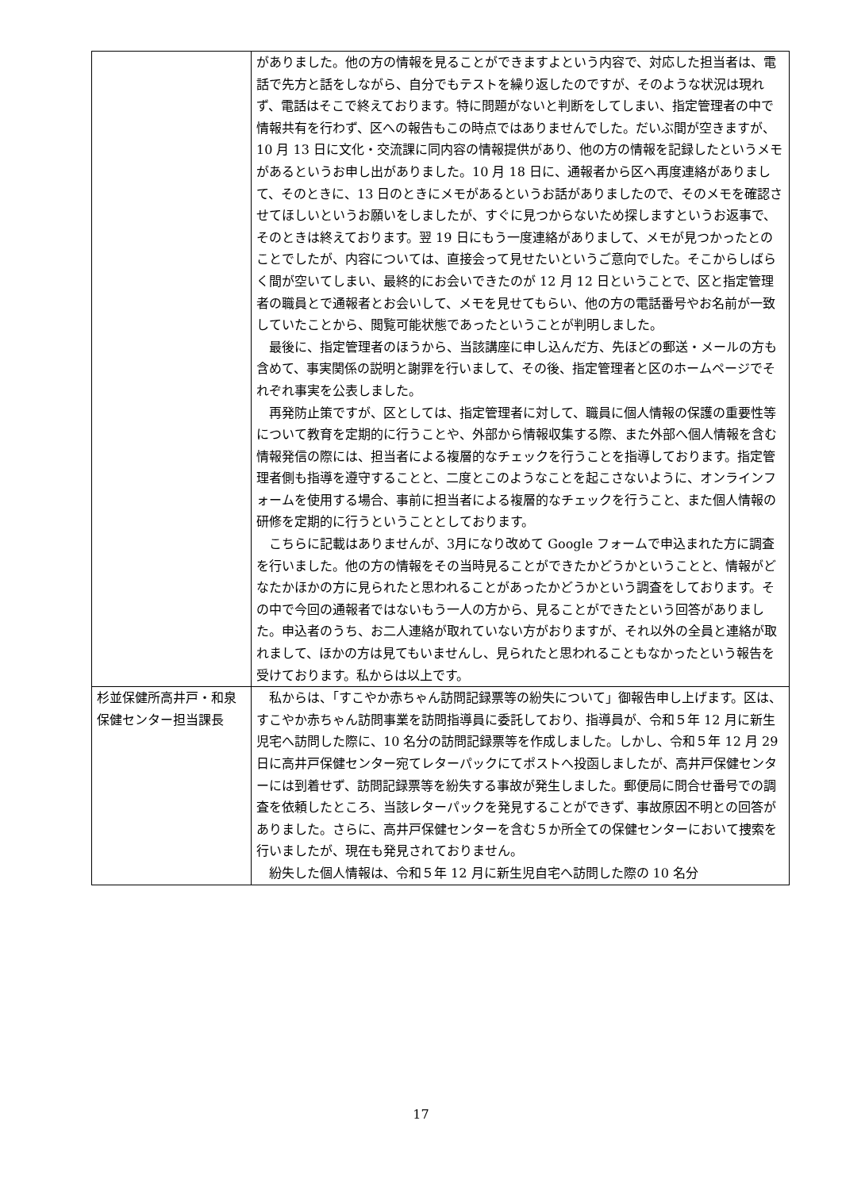| | がありました。他の方の情報を見ることができますよという内容で、対応した担当者は、電話で先方と話をしながら、自分でもテストを繰り返したのですが、そのような状況は現れず、電話はそこで終えております。特に問題がないと判断をしてしまい、指定管理者の中で情報共有を行わず、区への報告もこの時点ではありませんでした。だいぶ間が空きますが、10 月 13 日に文化・交流課に同内容の情報提供があり、他の方の情報を記録したというメモがあるというお申し出がありました。10 月 18 日に、通報者から区へ再度連絡がありまして、そのときに、13 日のときにメモがあるというお話がありましたので、そのメモを確認させてほしいというお願いをしましたが、すぐに見つからないため探しますというお返事で、そのときは終えております。翌 19 日にもう一度連絡がありまして、メモが見つかったとのことでしたが、内容については、直接会って見せたいというご意向でした。そこからしばらく間が空いてしまい、最終的にお会いできたのが 12 月 12 日ということで、区と指定管理者の職員とで通報者とお会いして、メモを見せてもらい、他の方の電話番号やお名前が一致していたことから、閲覧可能状態であったということが判明しました。 最後に、指定管理者のほうから、当該講座に申し込んだ方、先ほどの郵送・メールの方も含めて、事実関係の説明と謝罪を行いまして、その後、指定管理者と区のホームページでそれぞれ事実を公表しました。 再発防止策ですが、区としては、指定管理者に対して、職員に個人情報の保護の重要性等について教育を定期的に行うことや、外部から情報収集する際、また外部へ個人情報を含む情報発信の際には、担当者による複層的なチェックを行うことを指導しております。指定管理者側も指導を遵守することと、二度とこのようなことを起こさないように、オンラインフォームを使用する場合、事前に担当者による複層的なチェックを行うこと、また個人情報の研修を定期的に行うということとしております。 こちらに記載はありませんが、3月になり改めて Google フォームで申込まれた方に調査を行いました。他の方の情報をその当時見ることができたかどうかということと、情報がどなたかほかの方に見られたと思われることがあったかどうかという調査をしております。その中で今回の通報者ではないもう一人の方から、見ることができたという回答がありました。申込者のうち、お二人連絡が取れていない方がおりますが、それ以外の全員と連絡が取れまして、ほかの方は見てもいませんし、見られたと思われることもなかったという報告を受けております。私からは以上です。 |
| 杉並保健所高井戸・和泉保健センター担当課長 | 私からは、「すこやか赤ちゃん訪問記録票等の紛失について」御報告申し上げます。区は、すこやか赤ちゃん訪問事業を訪問指導員に委託しており、指導員が、令和５年 12 月に新生児宅へ訪問した際に、10 名分の訪問記録票等を作成しました。しかし、令和５年 12 月 29 日に高井戸保健センター宛てレターパックにてポストへ投函しましたが、高井戸保健センターには到着せず、訪問記録票等を紛失する事故が発生しました。郵便局に問合せ番号での調査を依頼したところ、当該レターパックを発見することができず、事故原因不明との回答がありました。さらに、高井戸保健センターを含む５か所全ての保健センターにおいて捜索を行いましたが、現在も発見されておりません。 紛失した個人情報は、令和５年 12 月に新生児自宅へ訪問した際の 10 名分 |
17